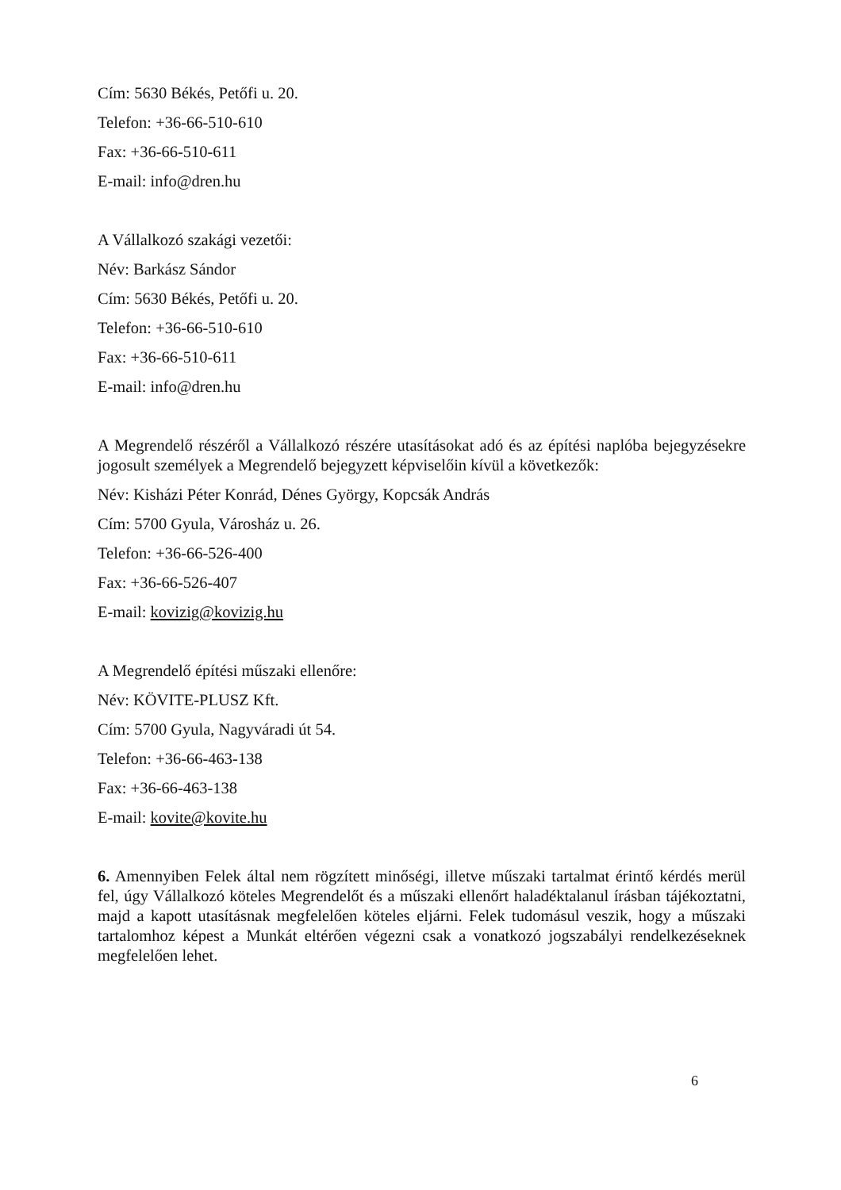Cím: 5630 Békés, Petőfi u. 20.
Telefon: +36-66-510-610
Fax: +36-66-510-611
E-mail: info@dren.hu
A Vállalkozó szakági vezetői:
Név: Barkász Sándor
Cím: 5630 Békés, Petőfi u. 20.
Telefon: +36-66-510-610
Fax: +36-66-510-611
E-mail: info@dren.hu
A Megrendelő részéről a Vállalkozó részére utasításokat adó és az építési naplóba bejegyzésekre jogosult személyek a Megrendelő bejegyzett képviselőin kívül a következők:
Név: Kisházi Péter Konrád, Dénes György, Kopcsák András
Cím: 5700 Gyula, Városház u. 26.
Telefon: +36-66-526-400
Fax: +36-66-526-407
E-mail: kovizig@kovizig.hu
A Megrendelő építési műszaki ellenőre:
Név: KÖVITE-PLUSZ Kft.
Cím: 5700 Gyula, Nagyváradi út 54.
Telefon: +36-66-463-138
Fax: +36-66-463-138
E-mail: kovite@kovite.hu
6. Amennyiben Felek által nem rögzített minőségi, illetve műszaki tartalmat érintő kérdés merül fel, úgy Vállalkozó köteles Megrendelőt és a műszaki ellenőrt haladéktalanul írásban tájékoztatni, majd a kapott utasításnak megfelelően köteles eljárni. Felek tudomásul veszik, hogy a műszaki tartalomhoz képest a Munkát eltérően végezni csak a vonatkozó jogszabályi rendelkezéseknek megfelelően lehet.
6